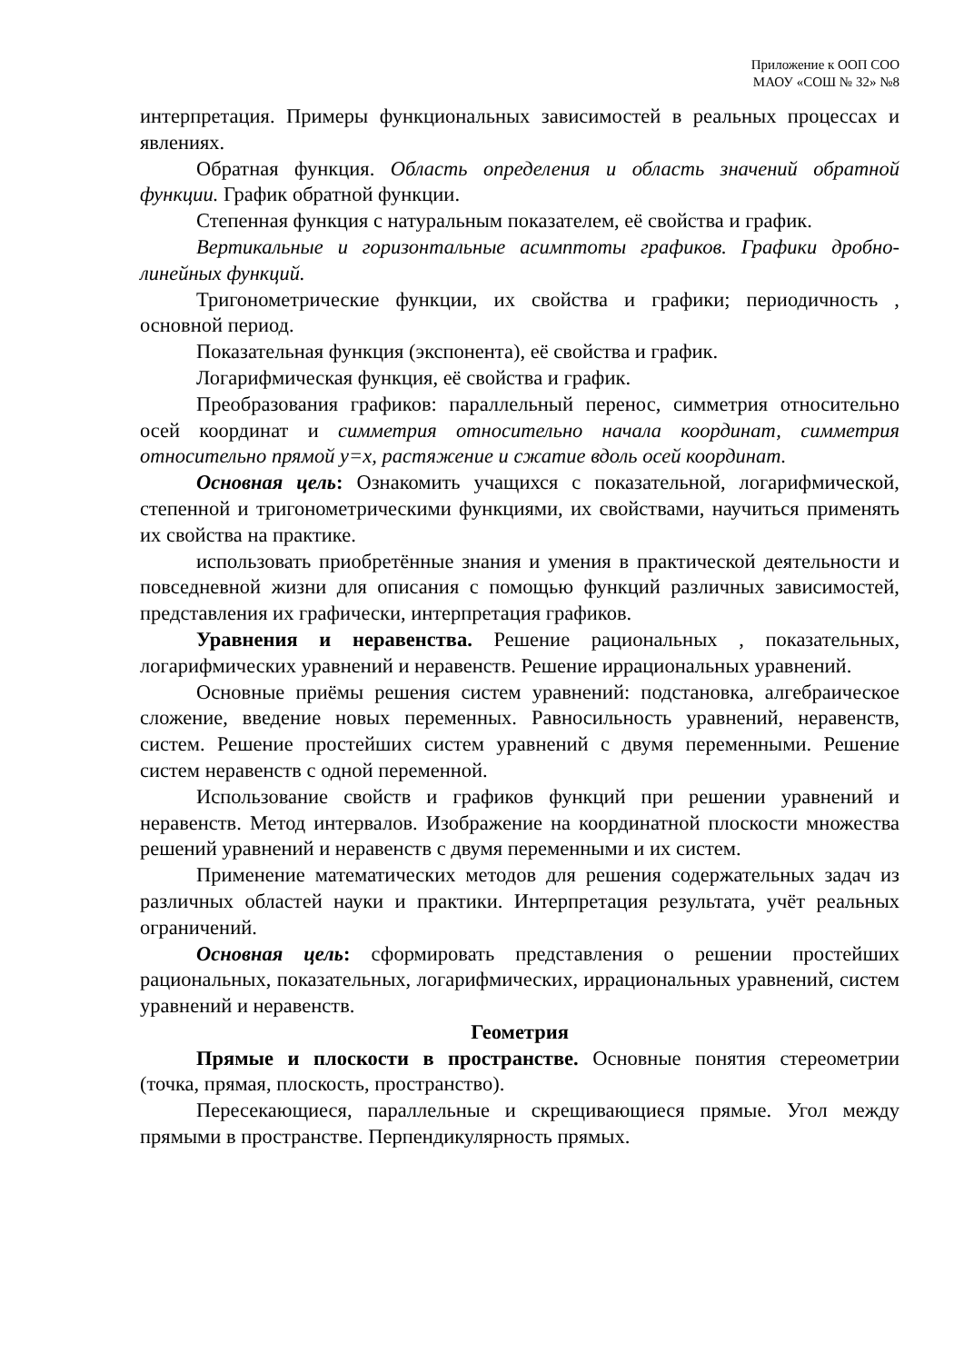Приложение к ООП СОО
МАОУ «СОШ № 32» №8
интерпретация. Примеры функциональных зависимостей в реальных процессах и явлениях.
Обратная функция. Область определения и область значений обратной функции. График обратной функции.
Степенная функция с натуральным показателем, её свойства и график.
Вертикальные и горизонтальные асимптоты графиков. Графики дробно-линейных функций.
Тригонометрические функции, их свойства и графики; периодичность , основной период.
Показательная функция (экспонента), её свойства и график.
Логарифмическая функция, её свойства и график.
Преобразования графиков: параллельный перенос, симметрия относительно осей координат и симметрия относительно начала координат, симметрия относительно прямой y=x, растяжение и сжатие вдоль осей координат.
Основная цель: Ознакомить учащихся с показательной, логарифмической, степенной и тригонометрическими функциями, их свойствами, научиться применять их свойства на практике.
использовать приобретённые знания и умения в практической деятельности и повседневной жизни для описания с помощью функций различных зависимостей, представления их графически, интерпретация графиков.
Уравнения и неравенства. Решение рациональных , показательных, логарифмических уравнений и неравенств. Решение иррациональных уравнений.
Основные приёмы решения систем уравнений: подстановка, алгебраическое сложение, введение новых переменных. Равносильность уравнений, неравенств, систем. Решение простейших систем уравнений с двумя переменными. Решение систем неравенств с одной переменной.
Использование свойств и графиков функций при решении уравнений и неравенств. Метод интервалов. Изображение на координатной плоскости множества решений уравнений и неравенств с двумя переменными и их систем.
Применение математических методов для решения содержательных задач из различных областей науки и практики. Интерпретация результата, учёт реальных ограничений.
Основная цель: сформировать представления о решении простейших рациональных, показательных, логарифмических, иррациональных уравнений, систем уравнений и неравенств.
Геометрия
Прямые и плоскости в пространстве. Основные понятия стереометрии (точка, прямая, плоскость, пространство).
Пересекающиеся, параллельные и скрещивающиеся прямые. Угол между прямыми в пространстве. Перпендикулярность прямых.